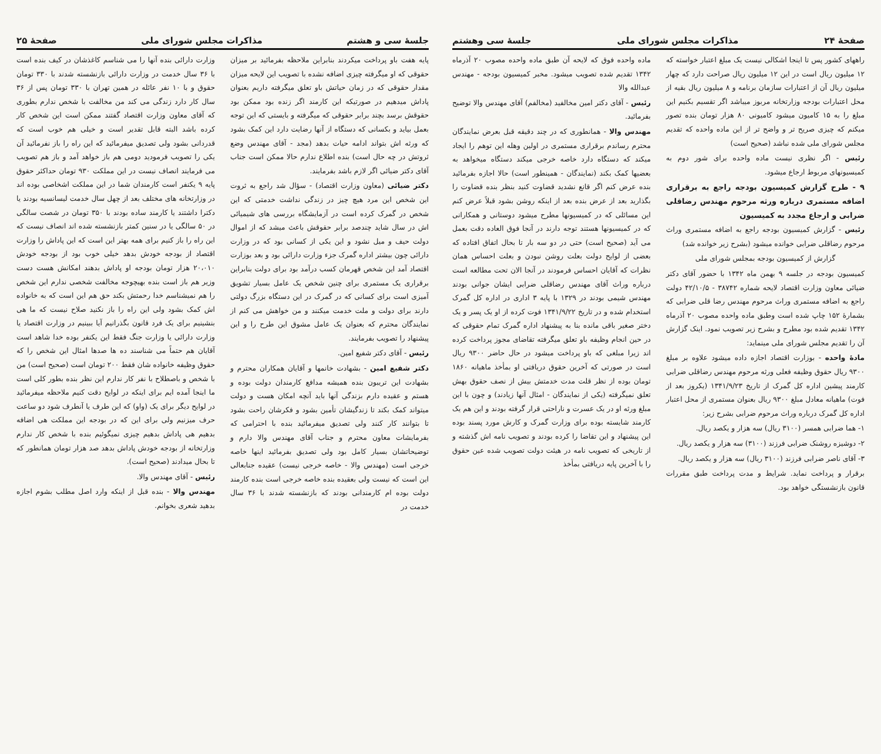صفحهٔ ۲۴ مذاکرات مجلس شورای ملی جلسهٔ سی وهشتم
راههای کشور پس تا اینجا اشکالی نیست یک مبلغ اعتبار خواسته که ۱۲ میلیون ریال است در این ۱۲ میلیون ریال صراحت دارد که چهار میلیون ریال آن از اعتبارات سازمان برنامه و ۸ میلیون ریال بقیه از محل اعتبارات بودجه وزارتخانه مربوز میباشد اگر تقسیم بکنیم این مبلغ را به ۱۵ کامیون میشود کامیونی ۸۰ هزار تومان بنده تصور میکنم که چیزی صریح تر و واضح تر از این ماده واحده که تقدیم مجلس شورای ملی شده نباشد (صحیح است)
رئیس - اگر نظری نیست ماده واحده برای شور دوم به کمیسیونهای مربوط ارجاع میشود.
۹ - طرح گزارش کمیسیون بودجه راجع به برقراری اضافه مستمری درباره ورثه مرحوم مهندس رضاقلی ضرابی و ارجاع مجدد به کمیسیون
رئیس - گزارش کمیسیون بودجه راجع به اضافه مستمری وراث مرحوم رضاقلی ضرابی خوانده میشود (بشرح زیر خوانده شد)
گزارش از کمیسیون بودجه بمجلس شورای ملی
کمیسیون بودجه در جلسه ۹ بهمن ماه ۱۳۴۲ با حضور آقای دکتر ضیائی معاون وزارت اقتصاد لایحه شماره ۳۸۷۴۲ - ۴۲/۱۰/۵ دولت راجع به اضافه مستمری وراث مرحوم مهندس رضا قلی ضرابی که بشمارهٔ ۱۵۲ چاپ شده است وطبق ماده واحده مصوب ۲۰ آذرماه ۱۳۴۲ تقدیم شده بود مطرح و بشرح زیر تصویب نمود. اینک گزارش آن را تقدیم مجلس شورای ملی مینماید:
مادهٔ واحده - بوزارت اقتصاد اجازه داده میشود علاوه بر مبلغ ۹۳۰۰ ریال حقوق وظیفه فعلی ورثه مرحوم مهندس رضاقلی ضرابی کارمند پیشین اداره کل گمرک از تاریخ ۱۳۴۱/۹/۲۳ (یکروز بعد از فوت) ماهیانه معادل مبلغ ۹۳۰۰ ریال بعنوان مستمری از محل اعتبار اداره کل گمرک درباره وراث مرحوم ضرابی بشرح زیر:
۱- هما ضرابی همسر (۳۱۰۰ ریال) سه هزار و یکصد ریال.
۲- دوشیزه روشنک ضرابی فرزند (۳۱۰۰) سه هزار و یکصد ریال.
۳- آقای ناصر ضرابی فرزند (۳۱۰۰ ریال) سه هزار و یکصد ریال.
برقرار و پرداخت نماید. شرایط و مدت پرداخت طبق مقررات قانون بازنشستگی خواهد بود.
ماده واحده فوق که لایحه آن طبق ماده واحده مصوب ۲۰ آذرماه ۱۳۴۲ تقدیم شده تصویب میشود. مخبر کمیسیون بودجه - مهندس عبدالله والا
رئیس - آقای دکتر امین مخالفید (مخالفم) آقای مهندس والا توضیح بفرمائید.
مهندس والا - همانطوری که در چند دقیقه قبل بعرض نمایندگان محترم رساندم برقراری مستمری در اولین وهله این توهم را ایجاد میکند که دستگاه دارد خاصه خرجی میکند دستگاه میخواهد به بعضیها کمک بکند (نمایندگان - همینطور است) حالا اجازه بفرمائید بنده عرض کنم اگر قانع نشدید قضاوت کنید بنظر بنده قضاوت را بگذارید بعد از عرض بنده بعد از اینکه روشن بشود قبلاً عرض کنم این مسائلی که در کمیسیونها مطرح میشود دوستانی و همکارانی که در کمیسیونها هستند توجه دارند در آنجا فوق العاده دقت بعمل می آید (صحیح است) حتی در دو سه بار تا بحال اتفاق افتاده که بعضی از لوایح دولت بعلت روشن نبودن و بعلت احساس همان نظرات که آقایان احساس فرمودند در آنجا الان تحت مطالعه است درباره وراث آقای مهندس رضاقلی ضرابی ایشان جوانی بودند مهندس شیمی بودند در ۱۳۲۹ با پایه ۳ اداری در اداره کل گمرک استخدام شده و در تاریخ ۱۳۴۱/۹/۲۲ فوت کرده از او یک پسر و یک دختر صغیر باقی مانده بنا به پیشنهاد اداره گمرک تمام حقوقی که در حین انجام وظیفه باو تعلق میگرفته تقاضای مجوز پرداخت کرده اند زیرا مبلغی که باو پرداخت میشود در حال حاضر ۹۳۰۰ ریال است در صورتی که آخرین حقوق دریافتی او بمأخذ ماهیانه ۱۸۶۰ تومان بوده از نظر قلت مدت خدمتش بیش از نصف حقوق بهش تعلق نمیگرفته (یکی از نمایندگان - امثال آنها زیادند) و چون با این مبلغ ورثه او در یک عسرت و ناراحتی قرار گرفته بودند و این هم یک کارمند شایسته بوده برای وزارت گمرک و کارش مورد پسند بوده این پیشنهاد و این تقاضا را کرده بودند و تصویب نامه اش گذشته و از تاریخی که تصویب نامه در هیئت دولت تصویب شده عین حقوق را با آخرین پایه دریافتی بمأخذ
جلسهٔ سی و هشتم مذاکرات مجلس شورای ملی صفحهٔ ۲۵
پایه هفت باو پرداخت میکردند بنابراین ملاحظه بفرمائید بر میزان حقوقی که او میگرفته چیزی اضافه نشده با تصویب این لایحه میزان مقدار حقوقی که در زمان حیاتش باو تعلق میگرفته داریم بعنوان پاداش میدهیم در صورتیکه این کارمند اگر زنده بود ممکن بود حقوقش برسد بچند برابر حقوقی که میگرفته و بایستی که این توجه بعمل بیاید و بکسانی که دستگاه از آنها رضایت دارد این کمک بشود که ورثه اش بتواند ادامه حیات بدهد (مجد - آقای مهندس وضع ثروتش در چه حال است) بنده اطلاع ندارم حالا ممکن است جناب آقای دکتر ضیائی اگر لازم باشد بفرمایند.
دکتر ضیائی (معاون وزارت اقتصاد) - سؤال شد راجع به ثروت این شخص این مرد هیچ چیز در زندگی نداشت خدمتی که این شخص در گمرک کرده است در آزمایشگاه بررسی های شیمیائی اش در سال شاید چندصد برابر حقوقش باعث میشد که از اموال دولت حیف و میل نشود و این یکی از کسانی بود که در وزارت دارائی چون بیشتر اداره گمرک جزء وزارت دارائی بود و بعد بوزارت اقتصاد آمد این شخص قهرمان کسب درآمد بود برای دولت بنابراین برقراری یک مستمری برای چنین شخص یک عامل بسیار تشویق آمیزی است برای کسانی که در گمرک در این دستگاه بزرگ دولتی دارند برای دولت و ملت خدمت میکنند و من خواهش می کنم از نمایندگان محترم که بعنوان یک عامل مشوق این طرح را و این پیشنهاد را تصویب بفرمایند.
رئیس - آقای دکتر شفیع امین.
دکتر شفیع امین - بشهادت خانمها و آقایان همکاران محترم و بشهادت این تریبون بنده همیشه مدافع کارمندان دولت بوده و هستم و عقیده دارم بزندگی آنها باید آنچه امکان هست و دولت میتواند کمک بکند تا زندگیشان تأمین بشود و فکرشان راحت بشود تا بتوانند کار کنند ولی تصدیق میفرمائید بنده با احترامی که بفرمایشات معاون محترم و جناب آقای مهندس والا دارم و توضیحاتشان بسیار کامل بود ولی تصدیق بفرمائید اینها خاصه خرجی است (مهندس والا - خاصه خرجی نیست) عقیده جنابعالی این است که نیست ولی بعقیده بنده خاصه خرجی است بنده کارمند دولت بوده ام کارمندانی بودند که بازنشسته شدند با ۳۶ سال خدمت در
وزارت دارائی بنده آنها را می شناسم کاغذشان در کیف بنده است با ۳۶ سال خدمت در وزارت دارائی بازنشسته شدند با ۳۳۰ تومان حقوق و با ۱۰ نفر عائله در همین تهران با ۳۳۰ تومان پس از ۳۶ سال کار دارد زندگی می کند من مخالفت با شخص ندارم بطوری که آقای معاون وزارت اقتصاد گفتند ممکن است این شخص کار کرده باشد البته قابل تقدیر است و خیلی هم خوب است که قدردانی بشود ولی تصدیق میفرمائید که این راه را باز نفرمائید آن یکی را تصویب فرمودید دومی هم باز خواهد آمد و باز هم تصویب می فرمایند انصاف نیست در این مملکت ۹۳۰ تومان حداکثر حقوق پایه ۹ یکنفر است کارمندان شما در این مملکت اشخاصی بوده اند در وزارتخانه های مختلف بعد از چهل سال خدمت لیسانسیه بودند یا دکترا داشتند یا کارمند ساده بودند با ۳۵۰ تومان در شصت سالگی در ۵۰ سالگی یا در سنین کمتر بازنشسته شده اند انصاف نیست که این راه را باز کنیم برای همه بهتر این است که این پاداش را وزارت اقتصاد از بودجه خودش بدهد خیلی خوب بود از بودجه خودش ۲۰،۰۱۰ هزار تومان بودجه او پاداش بدهند امکانش هست دست وزیر هم باز است بنده بهیچوجه مخالفت شخصی ندارم این شخص را هم نمیشناسم خدا رحمتش بکند حق هم این است که به خانواده اش کمک بشود ولی این راه را باز نکنید صلاح نیست که ما هی بنشینیم برای یک فرد قانون بگذرانیم آیا ببینیم در وزارت اقتصاد یا وزارت دارائی یا وزارت جنگ فقط این یکنفر بوده خدا شاهد است آقایان هم حتماً می شناسند ده ها صدها امثال این شخص را که حقوق وظیفه خانواده شان فقط ۲۰۰ تومان است (صحیح است) من با شخص و باصطلاح با نفر کار ندارم این نظر بنده بطور کلی است ما اینجا آمده ایم برای اینکه در لوایح دقت کنیم ملاحظه میفرمائید در لوایح دیگر برای یک (واو) که این طرف یا آنطرف شود دو ساعت حرف میزنیم ولی برای این که در بودجه این مملکت هی اضافه بدهیم هی پاداش بدهیم چیزی نمیگوئیم بنده با شخص کار ندارم وزارتخانه از بودجه خودش پاداش بدهد صد هزار تومان همانطور که تا بحال میدادند (صحیح است).
رئیس - آقای مهندس والا.
مهندس والا - بنده قبل از اینکه وارد اصل مطلب بشوم اجازه بدهید شعری بخوانم.